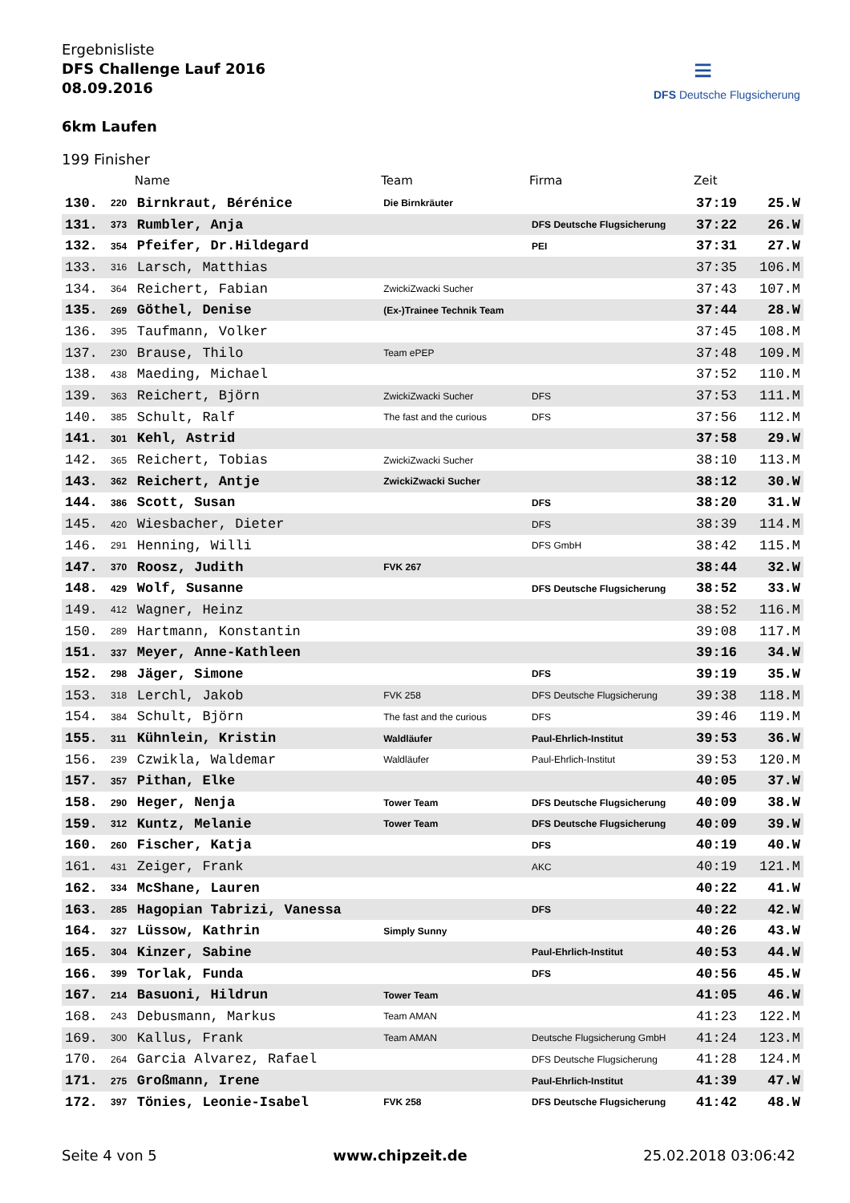Ergebnisliste
DFS Challenge Lauf 2016
08.09.2016
6km Laufen
≡
DFS Deutsche Flugsicherung
199 Finisher
| | | Name | Team | Firma | Zeit | |
| --- | --- | --- | --- | --- | --- | --- |
| 130. | 220 | Birnkraut, Bérénice | Die Birnkräuter | | 37:19 | 25.W |
| 131. | 373 | Rumbler, Anja | | DFS Deutsche Flugsicherung | 37:22 | 26.W |
| 132. | 354 | Pfeifer, Dr.Hildegard | | PEI | 37:31 | 27.W |
| 133. | 316 | Larsch, Matthias | | | 37:35 | 106.M |
| 134. | 364 | Reichert, Fabian | ZwickiZwacki Sucher | | 37:43 | 107.M |
| 135. | 269 | Göthel, Denise | (Ex-)Trainee Technik Team | | 37:44 | 28.W |
| 136. | 395 | Taufmann, Volker | | | 37:45 | 108.M |
| 137. | 230 | Brause, Thilo | Team ePEP | | 37:48 | 109.M |
| 138. | 438 | Maeding, Michael | | | 37:52 | 110.M |
| 139. | 363 | Reichert, Björn | ZwickiZwacki Sucher | DFS | 37:53 | 111.M |
| 140. | 385 | Schult, Ralf | The fast and the curious | DFS | 37:56 | 112.M |
| 141. | 301 | Kehl, Astrid | | | 37:58 | 29.W |
| 142. | 365 | Reichert, Tobias | ZwickiZwacki Sucher | | 38:10 | 113.M |
| 143. | 362 | Reichert, Antje | ZwickiZwacki Sucher | | 38:12 | 30.W |
| 144. | 386 | Scott, Susan | | DFS | 38:20 | 31.W |
| 145. | 420 | Wiesbacher, Dieter | | DFS | 38:39 | 114.M |
| 146. | 291 | Henning, Willi | | DFS GmbH | 38:42 | 115.M |
| 147. | 370 | Roosz, Judith | FVK 267 | | 38:44 | 32.W |
| 148. | 429 | Wolf, Susanne | | DFS Deutsche Flugsicherung | 38:52 | 33.W |
| 149. | 412 | Wagner, Heinz | | | 38:52 | 116.M |
| 150. | 289 | Hartmann, Konstantin | | | 39:08 | 117.M |
| 151. | 337 | Meyer, Anne-Kathleen | | | 39:16 | 34.W |
| 152. | 298 | Jäger, Simone | | DFS | 39:19 | 35.W |
| 153. | 318 | Lerchl, Jakob | FVK 258 | DFS Deutsche Flugsicherung | 39:38 | 118.M |
| 154. | 384 | Schult, Björn | The fast and the curious | DFS | 39:46 | 119.M |
| 155. | 311 | Kühnlein, Kristin | Waldläufer | Paul-Ehrlich-Institut | 39:53 | 36.W |
| 156. | 239 | Czwikla, Waldemar | Waldläufer | Paul-Ehrlich-Institut | 39:53 | 120.M |
| 157. | 357 | Pithan, Elke | | | 40:05 | 37.W |
| 158. | 290 | Heger, Nenja | Tower Team | DFS Deutsche Flugsicherung | 40:09 | 38.W |
| 159. | 312 | Kuntz, Melanie | Tower Team | DFS Deutsche Flugsicherung | 40:09 | 39.W |
| 160. | 260 | Fischer, Katja | | DFS | 40:19 | 40.W |
| 161. | 431 | Zeiger, Frank | | AKC | 40:19 | 121.M |
| 162. | 334 | McShane, Lauren | | | 40:22 | 41.W |
| 163. | 285 | Hagopian Tabrizi, Vanessa | | DFS | 40:22 | 42.W |
| 164. | 327 | Lüssow, Kathrin | Simply Sunny | | 40:26 | 43.W |
| 165. | 304 | Kinzer, Sabine | | Paul-Ehrlich-Institut | 40:53 | 44.W |
| 166. | 399 | Torlak, Funda | | DFS | 40:56 | 45.W |
| 167. | 214 | Basuoni, Hildrun | Tower Team | | 41:05 | 46.W |
| 168. | 243 | Debusmann, Markus | Team AMAN | | 41:23 | 122.M |
| 169. | 300 | Kallus, Frank | Team AMAN | Deutsche Flugsicherung GmbH | 41:24 | 123.M |
| 170. | 264 | Garcia Alvarez, Rafael | | DFS Deutsche Flugsicherung | 41:28 | 124.M |
| 171. | 275 | Großmann, Irene | | Paul-Ehrlich-Institut | 41:39 | 47.W |
| 172. | 397 | Tönies, Leonie-Isabel | FVK 258 | DFS Deutsche Flugsicherung | 41:42 | 48.W |
Seite 4 von 5 www.chipzeit.de 25.02.2018 03:06:42